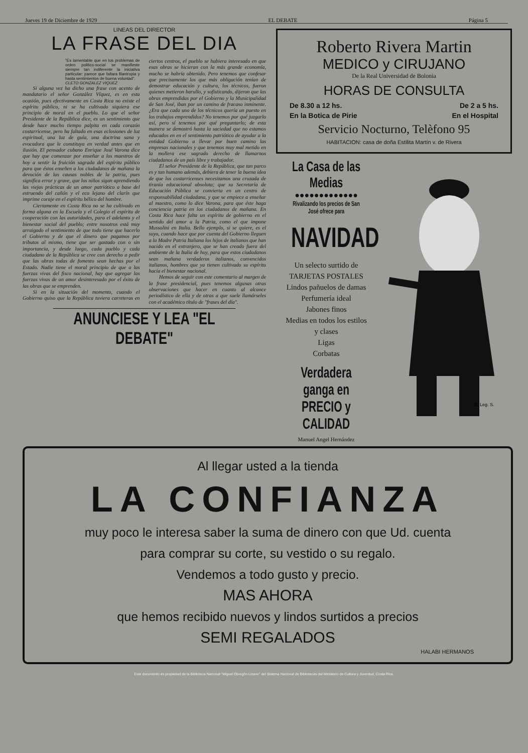Jueves 19 de Diciembre de 1929 EL DEBATE Página 5
LINEAS DEL DIRECTOR
LA FRASE DEL DIA
"Es lamentable que en los problemas de orden politico-social se manifieste siempre tan indiferente la iniciativa particular: parece que faltara filantropia y hasta sentimientos de buena voluntad".
CLETO GONZALEZ VIQUEZ
Si alguna vez ha dicho una frase con acento de mandatario el señor González Víquez, es en esta ocasión, pues efectivamente en Costa Rica no existe el espíritu público, ni se ha cultivado siquiera ese principio de moral en el pueblo. Lo que el señor Presidente de la República dice, es un sentimiento que desde hace mucho tiempo palpita en cada corazón costarricense, pero ha faltado en esas eclosiones de luz espiritual, una luz de guía, una doctrina sana y evocadora que le constituya en verdad antes que en ilusión. El pensador cubano Enrique José Varona dice que hay que comenzar por enseñar a los maestros de hoy a sentir la fruición sagrada del espíritu público para que éstos enseñen a los ciudadanos de mañana la devoción de las causas nobles de la patria, pues significa error y grave, que los niños sigan aprendiendo las viejas prácticas de un amor patriótico a base del estruendo del cañón y el eco lejano del clarín que imprime coraje en el espíritu bélico del hombre.
Ciertamente en Costa Rica no se ha cultivado en forma alguna en la Escuela y el Colegio el espíritu de cooperación con las autoridades, para el adelanto y el bienestar social del pueblo; entre nosotros está muy arraigado el sentimiento de que todo tiene que hacerlo el Gobierno y de que el dinero que pagamos por tributos al mismo, tiene que ser gastado con o sin importancia, y desde luego, cada pueblo y cada ciudadano de la República se cree con derecho a pedir que las obras todas de fomento sean hechas por el Estado. Nadie tiene el moral principio de que a las fuerzas vivas del fisco nacional, hay que agregar las fuerzas vivas de un amor desinteresado por el éxito de las obras que se emprenden.
Si en la situación del momento, cuando el Gobierno quiso que la República tuviera carreteras en ciertos centros, el pueblo se hubiera interesado en que esas obras se hicieran con la más grande economía, mucho se habría obtenido. Pero tenemos que confesar que precisamente los que más obligación tenían de demostrar educación y cultura, los técnicos, fueron quienes metieron barullo, y sofisticando, dijeron que las obras emprendidas por el Gobierno y la Municipalidad de San José, iban por un camino de fracaso inminente. ¿Era que cada uno de los técnicos quería un puesto en los trabajos emprendidos? No tenemos por qué juzgarlo así, pero sí tenemos por qué preguntarlo; de esta manera se demostró hasta la saciedad que no estamos educados en en el sentimiento patriótico de ayudar a la entidad Gobierno a llevar por buen camino las empresas nacionales y que tenemos muy mal metido en la mollera ese sagrado derecho de llamarnos ciudadanos de un país libre y trabajador.
El señor Presidente de la República, que tan parco es y tan humano además, debiera de tener la buena idea de que los costarricenses necesitamos una cruzada de tiranía educacional absoluta; que su Secretaría de Educación Pública se convierta en un centro de responsabilidad ciudadana, y que se empiece a enseñar al maestro, como lo dice Varona, para que éste haga conciencia patria en los ciudadanos de mañana. En Costa Rica hace falta un espíritu de gobierno en el sentido del amor a la Patria, como el que impone Mussolini en Italia. Bello ejemplo, si se quiere, es el suyo, cuando hace que por cuenta del Gobierno lleguen a la Madre Patria Italiana los hijos de italianos que han nacido en el extranjero, que se han creado fuera del ambiente de la Italia de hoy, para que estos ciudadanos sean mañana verdaderos italianos, convencidos italianos, hombres que ya tienen cultivado su espíritu hacia el bienestar nacional.
Hemos de seguir con este comentario al margen de la frase presidencial, pues tenemos algunas otras observaciones que hacer en cuanto al alcance periodístico de ella y de otras a que suele llamárseles con el académico título de "frases del día".
ANUNCIESE Y LEA "EL DEBATE"
Roberto Rivera Martin
MEDICO y CIRUJANO
De la Real Universidad de Bolonia
HORAS DE CONSULTA
De 8.30 a 12 hs. De 2 a 5 hs.
En la Botica de Pirie En el Hospital
Servicio Nocturno, Telèfono 95
HABITACION: casa de doña Estilita Martín v. de Rivera
La Casa de las Medias
●●●●●●●●●●●●●
Rivalizando los precios de San José ofrece para
NAVIDAD
Un selecto surtido de
TARJETAS POSTALES
Lindos pañuelos de damas
Perfumería ideal
Jabones finos
Medias en todos los estilos
y clases
Ligas
Corbatas
Verdadera ganga en PRECIO y CALIDAD
Manuel Angel Hernández
E. Leg. S.
Al llegar usted a la tienda
LA CONFIANZA
muy poco le interesa saber la suma de dinero con que Ud. cuenta
para comprar su corte, su vestido o su regalo.
Vendemos a todo gusto y precio.
MAS AHORA
que hemos recibido nuevos y lindos surtidos a precios
SEMI REGALADOS
HALABI HERMANOS
Este documento es propiedad de la Biblioteca Nacional "Miguel Obregón Lizano" del Sistema Nacional de Bibliotecas del Ministerio de Cultura y Juventud, Costa Rica.